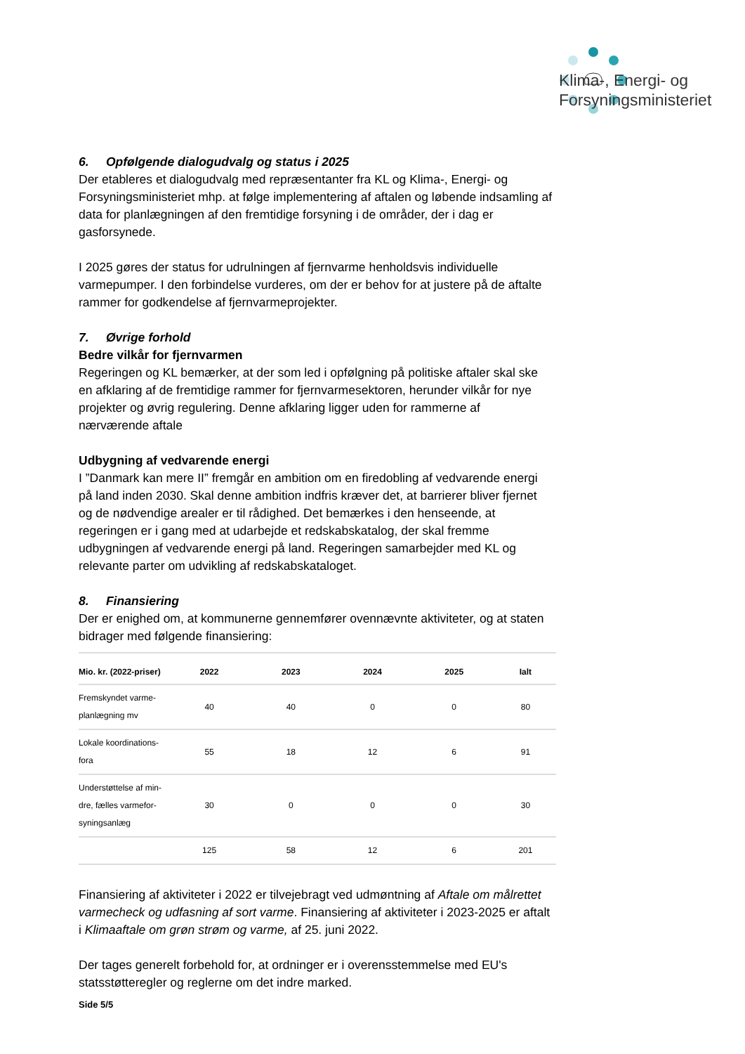Klima-, Energi- og
Forsyningsministeriet
6. Opfølgende dialogudvalg og status i 2025
Der etableres et dialogudvalg med repræsentanter fra KL og Klima-, Energi- og Forsyningsministeriet mhp. at følge implementering af aftalen og løbende indsamling af data for planlægningen af den fremtidige forsyning i de områder, der i dag er gasforsynede.
I 2025 gøres der status for udrulningen af fjernvarme henholdsvis individuelle varmepumper. I den forbindelse vurderes, om der er behov for at justere på de aftalte rammer for godkendelse af fjernvarmeprojekter.
7. Øvrige forhold
Bedre vilkår for fjernvarmen
Regeringen og KL bemærker, at der som led i opfølgning på politiske aftaler skal ske en afklaring af de fremtidige rammer for fjernvarmesektoren, herunder vilkår for nye projekter og øvrig regulering. Denne afklaring ligger uden for rammerne af nærværende aftale
Udbygning af vedvarende energi
I ”Danmark kan mere II” fremgår en ambition om en firedobling af vedvarende energi på land inden 2030. Skal denne ambition indfris kræver det, at barrierer bliver fjernet og de nødvendige arealer er til rådighed. Det bemærkes i den henseende, at regeringen er i gang med at udarbejde et redskabskatalog, der skal fremme udbygningen af vedvarende energi på land. Regeringen samarbejder med KL og relevante parter om udvikling af redskabskataloget.
8. Finansiering
Der er enighed om, at kommunerne gennemfører ovennævnte aktiviteter, og at staten bidrager med følgende finansiering:
| Mio. kr. (2022-priser) | 2022 | 2023 | 2024 | 2025 | Ialt |
| --- | --- | --- | --- | --- | --- |
| Fremskyndet varme-planlægning mv | 40 | 40 | 0 | 0 | 80 |
| Lokale koordinations-fora | 55 | 18 | 12 | 6 | 91 |
| Understøttelse af min-dre, fælles varmefor-syningsanlæg | 30 | 0 | 0 | 0 | 30 |
| | 125 | 58 | 12 | 6 | 201 |
Finansiering af aktiviteter i 2022 er tilvejebragt ved udmøntning af Aftale om målrettet varmecheck og udfasning af sort varme. Finansiering af aktiviteter i 2023-2025 er aftalt i Klimaaftale om grøn strøm og varme, af 25. juni 2022.
Der tages generelt forbehold for, at ordninger er i overensstemmelse med EU's statsstøtteregler og reglerne om det indre marked.
Side 5/5